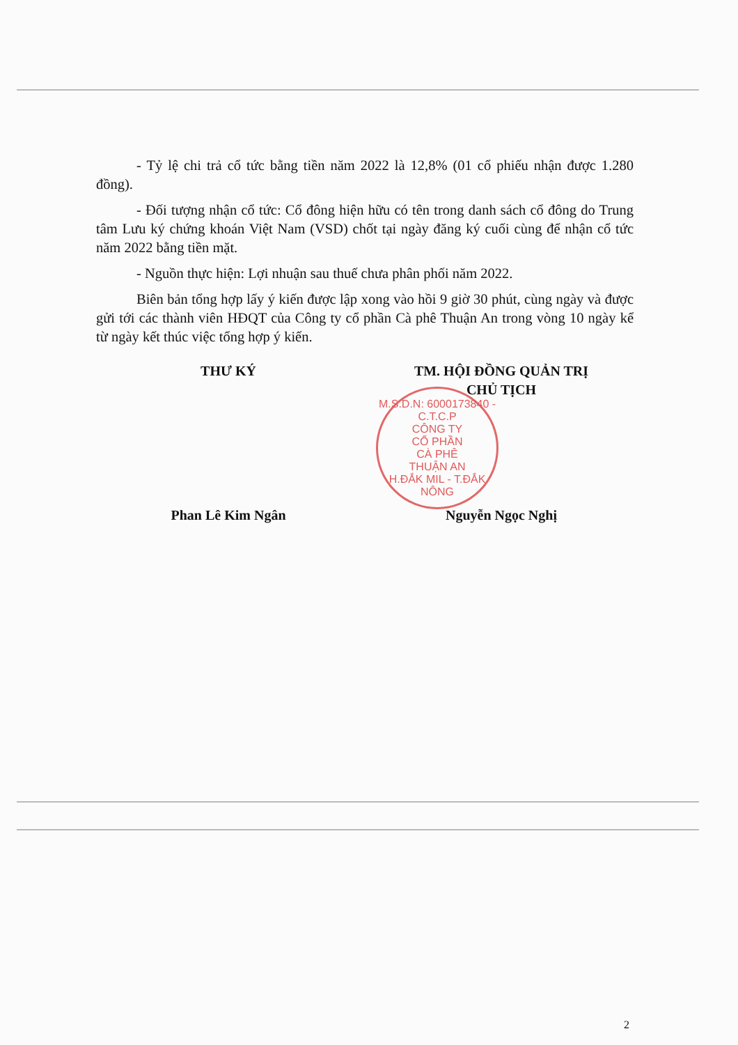- Tỷ lệ chi trả cổ tức bằng tiền năm 2022 là 12,8% (01 cổ phiếu nhận được 1.280 đồng).
- Đối tượng nhận cổ tức: Cổ đông hiện hữu có tên trong danh sách cổ đông do Trung tâm Lưu ký chứng khoán Việt Nam (VSD) chốt tại ngày đăng ký cuối cùng để nhận cổ tức năm 2022 bằng tiền mặt.
- Nguồn thực hiện: Lợi nhuận sau thuế chưa phân phối năm 2022.
Biên bản tổng hợp lấy ý kiến được lập xong vào hồi 9 giờ 30 phút, cùng ngày và được gửi tới các thành viên HĐQT của Công ty cổ phần Cà phê Thuận An trong vòng 10 ngày kể từ ngày kết thúc việc tổng hợp ý kiến.
THƯ KÝ
Phan Lê Kim Ngân
TM. HỘI ĐỒNG QUẢN TRỊ
CHỦ TỊCH
Nguyễn Ngọc Nghị
M.S.D.N: 6000173840 - C.T.C.P
CÔNG TY
CỔ PHẦN
CÀ PHÊ
THUẬN AN
H.ĐẮK MIL - T.ĐẮK NÔNG
2